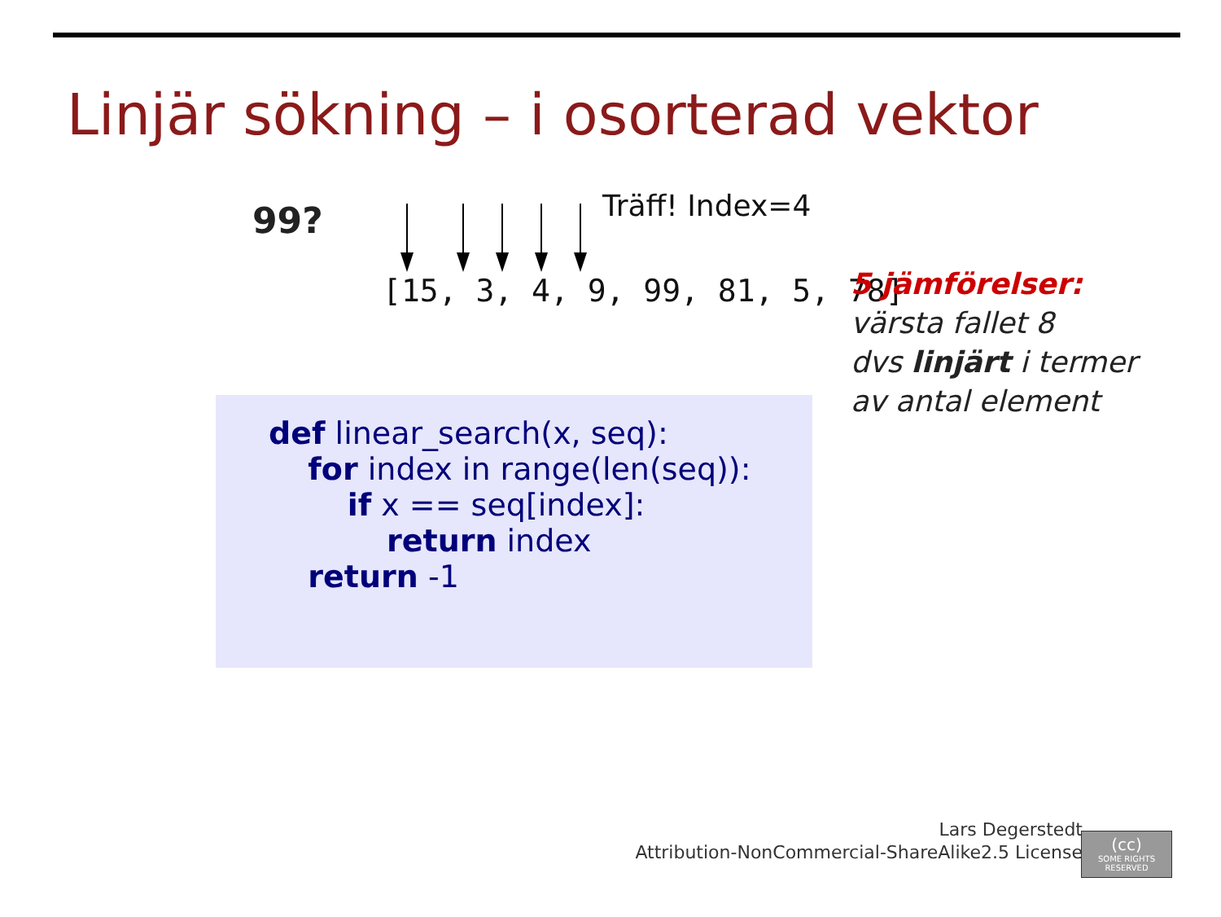Linjär sökning – i osorterad vektor
99? Träff! Index=4
[15, 3, 4, 9, 99, 81, 5, 78]
def linear_search(x, seq): for index in range(len(seq)): if x == seq[index]: return index return -1
5 jämförelser:
värsta fallet 8
dvs linjärt i termer
av antal element
Lars Degerstedt
Attribution-NonCommercial-ShareAlike2.5 License
(cc)
SOME RIGHTS RESERVED